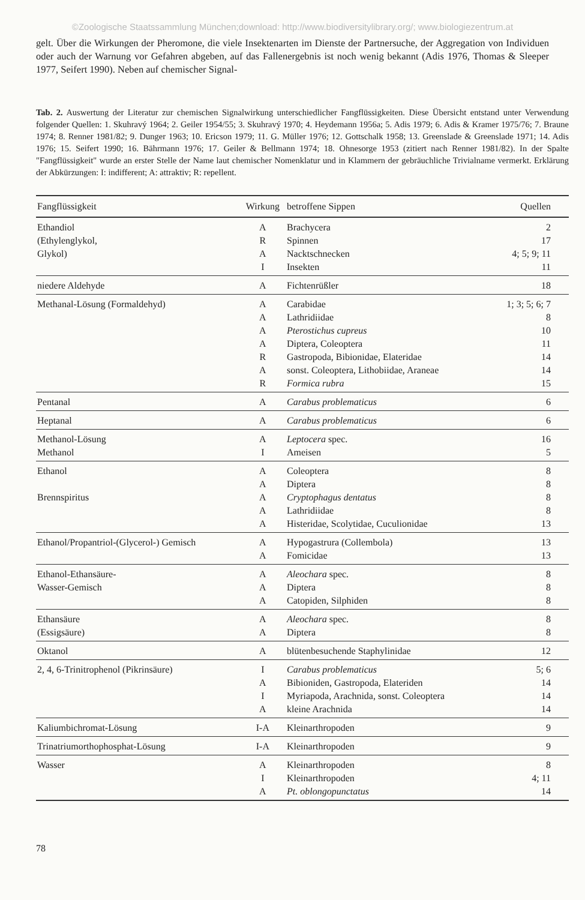©Zoologische Staatssammlung München;download: http://www.biodiversitylibrary.org/; www.biologiezentrum.at
gelt. Über die Wirkungen der Pheromone, die viele Insektenarten im Dienste der Partnersuche, der Aggregation von Individuen oder auch der Warnung vor Gefahren abgeben, auf das Fallenergebnis ist noch wenig bekannt (Adis 1976, Thomas & Sleeper 1977, Seifert 1990). Neben auf chemischer Signal-
Tab. 2. Auswertung der Literatur zur chemischen Signalwirkung unterschiedlicher Fangflüssigkeiten. Diese Übersicht entstand unter Verwendung folgender Quellen: 1. Skuhravý 1964; 2. Geiler 1954/55; 3. Skuhravý 1970; 4. Heydemann 1956a; 5. Adis 1979; 6. Adis & Kramer 1975/76; 7. Braune 1974; 8. Renner 1981/82; 9. Dunger 1963; 10. Ericson 1979; 11. G. Müller 1976; 12. Gottschalk 1958; 13. Greenslade & Greenslade 1971; 14. Adis 1976; 15. Seifert 1990; 16. Bährmann 1976; 17. Geiler & Bellmann 1974; 18. Ohnesorge 1953 (zitiert nach Renner 1981/82). In der Spalte "Fangflüssigkeit" wurde an erster Stelle der Name laut chemischer Nomenklatur und in Klammern der gebräuchliche Trivialname vermerkt. Erklärung der Abkürzungen: I: indifferent; A: attraktiv; R: repellent.
| Fangflüssigkeit | Wirkung | betroffene Sippen | Quellen |
| --- | --- | --- | --- |
| Ethandiol | A | Brachycera | 2 |
| (Ethylenglykol, | R | Spinnen | 17 |
| Glykol) | A | Nacktschnecken | 4; 5; 9; 11 |
| | I | Insekten | 11 |
| niedere Aldehyde | A | Fichtenrüßler | 18 |
| Methanal-Lösung (Formaldehyd) | A | Carabidae | 1; 3; 5; 6; 7 |
| | A | Lathridiidae | 8 |
| | A | Pterostichus cupreus | 10 |
| | A | Diptera, Coleoptera | 11 |
| | R | Gastropoda, Bibionidae, Elateridae | 14 |
| | A | sonst. Coleoptera, Lithobiidae, Araneae | 14 |
| | R | Formica rubra | 15 |
| Pentanal | A | Carabus problematicus | 6 |
| Heptanal | A | Carabus problematicus | 6 |
| Methanol-Lösung | A | Leptocera spec. | 16 |
| Methanol | I | Ameisen | 5 |
| Ethanol | A | Coleoptera | 8 |
| | A | Diptera | 8 |
| Brennspiritus | A | Cryptophagus dentatus | 8 |
| | A | Lathridiidae | 8 |
| | A | Histeridae, Scolytidae, Cuculionidae | 13 |
| Ethanol/Propantriol-(Glycerol-) Gemisch | A | Hypogastrura (Collembola) | 13 |
| | A | Fomicidae | 13 |
| Ethanol-Ethansäure- | A | Aleochara spec. | 8 |
| Wasser-Gemisch | A | Diptera | 8 |
| | A | Catopiden, Silphiden | 8 |
| Ethansäure | A | Aleochara spec. | 8 |
| (Essigsäure) | A | Diptera | 8 |
| Oktanol | A | blütenbesuchende Staphylinidae | 12 |
| 2, 4, 6-Trinitrophenol (Pikrinsäure) | I | Carabus problematicus | 5; 6 |
| | A | Bibioniden, Gastropoda, Elateriden | 14 |
| | I | Myriapoda, Arachnida, sonst. Coleoptera | 14 |
| | A | kleine Arachnida | 14 |
| Kaliumbichromat-Lösung | I-A | Kleinarthropoden | 9 |
| Trinatriumorthophosphat-Lösung | I-A | Kleinarthropoden | 9 |
| Wasser | A | Kleinarthropoden | 8 |
| | I | Kleinarthropoden | 4; 11 |
| | A | Pt. oblongopunctatus | 14 |
78